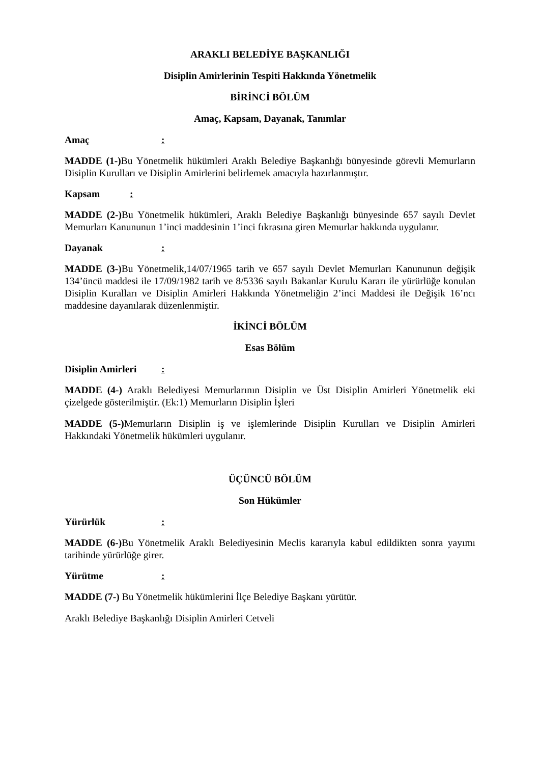ARAKLI BELEDİYE BAŞKANLIĞI
Disiplin Amirlerinin Tespiti Hakkında Yönetmelik
BİRİNCİ BÖLÜM
Amaç, Kapsam, Dayanak, Tanımlar
Amaç:
MADDE (1-) Bu Yönetmelik hükümleri Araklı Belediye Başkanlığı bünyesinde görevli Memurların Disiplin Kurulları ve Disiplin Amirlerini belirlemek amacıyla hazırlanmıştır.
Kapsam:
MADDE (2-) Bu Yönetmelik hükümleri, Araklı Belediye Başkanlığı bünyesinde 657 sayılı Devlet Memurları Kanununun 1’inci maddesinin 1’inci fıkrasına giren Memurlar hakkında uygulanır.
Dayanak:
MADDE (3-) Bu Yönetmelik,14/07/1965 tarih ve 657 sayılı Devlet Memurları Kanununun değişik 134’üncü maddesi ile 17/09/1982 tarih ve 8/5336 sayılı Bakanlar Kurulu Kararı ile yürürlüğe konulan Disiplin Kuralları ve Disiplin Amirleri Hakkında Yönetmeliğin 2’inci Maddesi ile Değişik 16’ncı maddesine dayanılarak düzenlenmiştir.
İKİNCİ BÖLÜM
Esas Bölüm
Disiplin Amirleri:
MADDE (4-) Araklı Belediyesi Memurlarının Disiplin ve Üst Disiplin Amirleri Yönetmelik eki çizelgede gösterilmiştir. (Ek:1) Memurların Disiplin İşleri
MADDE (5-) Memurların Disiplin iş ve işlemlerinde Disiplin Kurulları ve Disiplin Amirleri Hakkındaki Yönetmelik hükümleri uygulanır.
ÜÇÜNCÜ BÖLÜM
Son Hükümler
Yürürlük:
MADDE (6-) Bu Yönetmelik Araklı Belediyesinin Meclis kararıyla kabul edildikten sonra yayımı tarihinde yürürlüğe girer.
Yürütme:
MADDE (7-) Bu Yönetmelik hükümlerini İlçe Belediye Başkanı yürütür.
Araklı Belediye Başkanlığı Disiplin Amirleri Cetveli